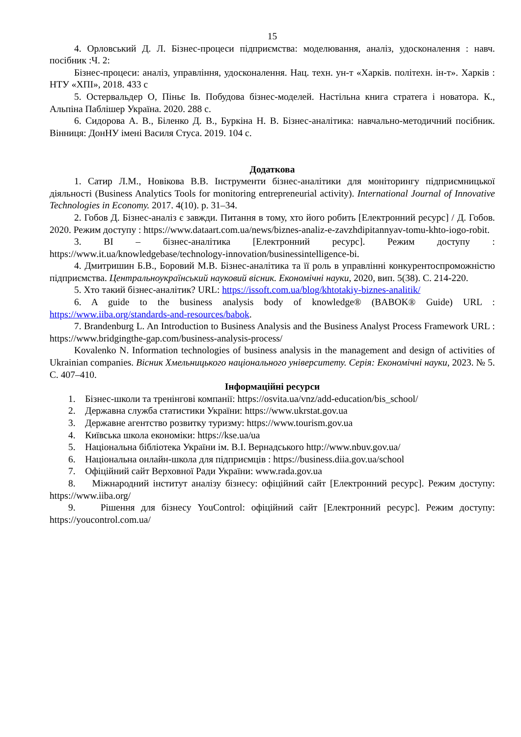15
4. Орловський Д. Л. Бізнес-процеси підприємства: моделювання, аналіз, удосконалення : навч. посібник :Ч. 2:
Бізнес-процеси: аналіз, управління, удосконалення. Нац. техн. ун-т «Харків. політехн. ін-т». Харків : НТУ «ХПІ», 2018. 433 с
5. Остервальдер О, Піньє Ів. Побудова бізнес-моделей. Настільна книга стратега і новатора. К., Альпіна Паблішер Україна. 2020. 288 с.
6. Сидорова А. В., Біленко Д. В., Буркіна Н. В. Бізнес-аналітика: навчально-методичний посібник. Вінниця: ДонНУ імені Василя Стуса. 2019. 104 с.
Додаткова
1. Сатир Л.М., Новікова В.В. Інструменти бізнес-аналітики для моніторингу підприємницької діяльності (Business Analytics Tools for monitoring entrepreneurial activity). International Journal of Innovative Technologies in Economy. 2017. 4(10). p. 31–34.
2. Гобов Д. Бізнес-аналіз є завжди. Питання в тому, хто його робить [Електронний ресурс] / Д. Гобов. 2020. Режим доступу : https://www.dataart.com.ua/news/biznes-analiz-e-zavzhdipitannyav-tomu-khto-iogo-robit.
3. BI – бізнес-аналітика [Електронний ресурс]. Режим доступу : https://www.it.ua/knowledgebase/technology-innovation/businessintelligence-bi.
4. Дмитришин Б.В., Боровий М.В. Бізнес-аналітика та її роль в управлінні конкурентоспроможністю підприємства. Центральноукраїнський науковий вісник. Економічні науки, 2020, вип. 5(38). С. 214-220.
5. Хто такий бізнес-аналітик? URL: https://issoft.com.ua/blog/khtotakiy-biznes-analitik/
6. A guide to the business analysis body of knowledge® (BABOK® Guide) URL : https://www.iiba.org/standards-and-resources/babok.
7. Brandenburg L. An Introduction to Business Analysis and the Business Analyst Process Framework URL : https://www.bridgingthe-gap.com/business-analysis-process/
Kovalenko N. Information technologies of business analysis in the management and design of activities of Ukrainian companies. Вісник Хмельницького національного університету. Серія: Економічні науки, 2023. № 5. С. 407–410.
Інформаційні ресурси
1. Бізнес-школи та тренінгові компанії: https://osvita.ua/vnz/add-education/bis_school/
2. Державна служба статистики України: https://www.ukrstat.gov.ua
3. Державне агентство розвитку туризму: https://www.tourism.gov.ua
4. Київська школа економіки: https://kse.ua/ua
5. Національна бібліотека України ім. В.І. Вернадського http://www.nbuv.gov.ua/
6. Національна онлайн-школа для підприємців : https://business.diia.gov.ua/school
7. Офіційний сайт Верховної Ради України: www.rada.gov.ua
8. Міжнародний інститут аналізу бізнесу: офіційний сайт [Електронний ресурс]. Режим доступу: https://www.iiba.org/
9. Рішення для бізнесу YouControl: офіційний сайт [Електронний ресурс]. Режим доступу: https://youcontrol.com.ua/